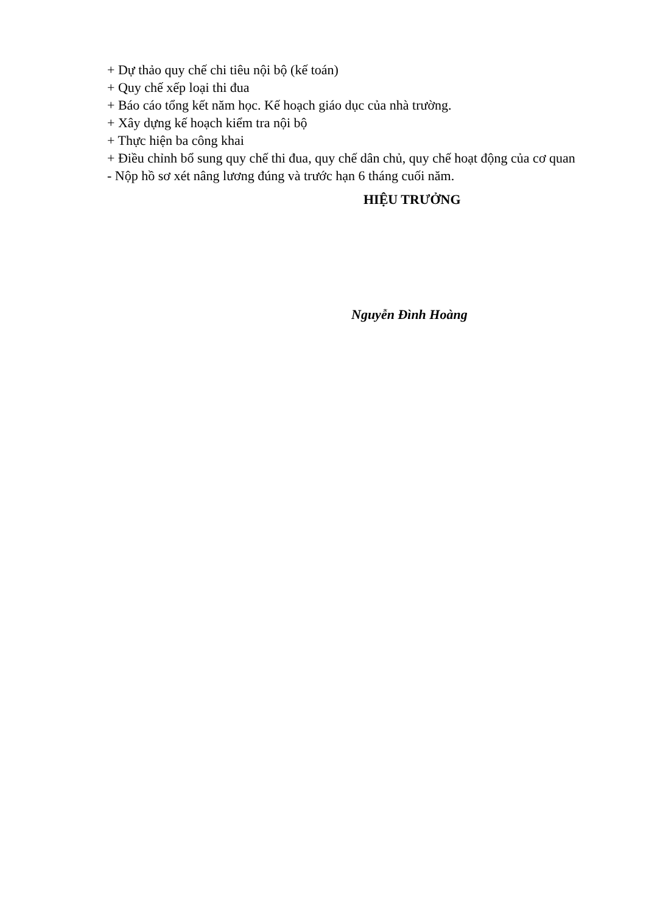+ Dự thảo quy chế chi tiêu nội bộ (kế toán)
+ Quy chế xếp loại thi đua
+ Báo cáo tổng kết năm học. Kế hoạch giáo dục của nhà trường.
+ Xây dựng kế hoạch kiểm tra nội bộ
+ Thực hiện ba công khai
+ Điều chỉnh bổ sung quy chế thi đua, quy chế dân chủ, quy chế hoạt động của cơ quan
- Nộp hồ sơ xét nâng lương đúng và trước hạn 6 tháng cuối năm.
HIỆU TRƯỞNG
Nguyễn Đình Hoàng